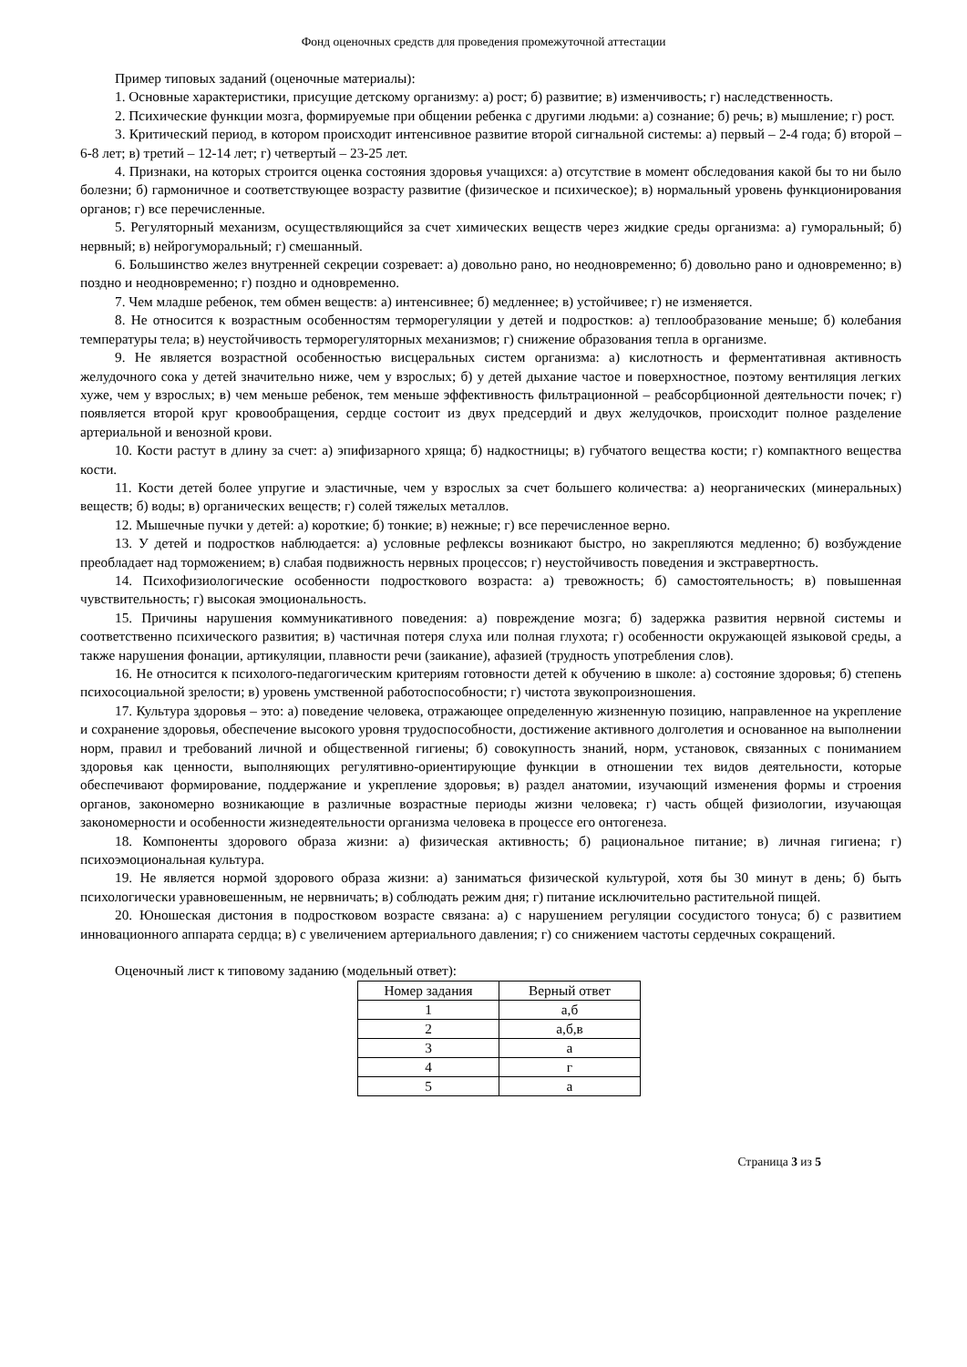Фонд оценочных средств для проведения промежуточной аттестации
Пример типовых заданий (оценочные материалы):
1. Основные характеристики, присущие детскому организму: а) рост; б) развитие; в) изменчивость; г) наследственность.
2. Психические функции мозга, формируемые при общении ребенка с другими людьми: а) сознание; б) речь; в) мышление; г) рост.
3. Критический период, в котором происходит интенсивное развитие второй сигнальной системы: а) первый – 2-4 года; б) второй – 6-8 лет; в) третий – 12-14 лет; г) четвертый – 23-25 лет.
4. Признаки, на которых строится оценка состояния здоровья учащихся: а) отсутствие в момент обследования какой бы то ни было болезни; б) гармоничное и соответствующее возрасту развитие (физическое и психическое); в) нормальный уровень функционирования органов; г) все перечисленные.
5. Регуляторный механизм, осуществляющийся за счет химических веществ через жидкие среды организма: а) гуморальный; б) нервный; в) нейрогуморальный; г) смешанный.
6. Большинство желез внутренней секреции созревает: а) довольно рано, но неодновременно; б) довольно рано и одновременно; в) поздно и неодновременно; г) поздно и одновременно.
7. Чем младше ребенок, тем обмен веществ: а) интенсивнее; б) медленнее; в) устойчивее; г) не изменяется.
8. Не относится к возрастным особенностям терморегуляции у детей и подростков: а) теплообразование меньше; б) колебания температуры тела; в) неустойчивость терморегуляторных механизмов; г) снижение образования тепла в организме.
9. Не является возрастной особенностью висцеральных систем организма: а) кислотность и ферментативная активность желудочного сока у детей значительно ниже, чем у взрослых; б) у детей дыхание частое и поверхностное, поэтому вентиляция легких хуже, чем у взрослых; в) чем меньше ребенок, тем меньше эффективность фильтрационной – реабсорбционной деятельности почек; г) появляется второй круг кровообращения, сердце состоит из двух предсердий и двух желудочков, происходит полное разделение артериальной и венозной крови.
10. Кости растут в длину за счет: а) эпифизарного хряща; б) надкостницы; в) губчатого вещества кости; г) компактного вещества кости.
11. Кости детей более упругие и эластичные, чем у взрослых за счет большего количества: а) неорганических (минеральных) веществ; б) воды; в) органических веществ; г) солей тяжелых металлов.
12. Мышечные пучки у детей: а) короткие; б) тонкие; в) нежные; г) все перечисленное верно.
13. У детей и подростков наблюдается: а) условные рефлексы возникают быстро, но закрепляются медленно; б) возбуждение преобладает над торможением; в) слабая подвижность нервных процессов; г) неустойчивость поведения и экстравертность.
14. Психофизиологические особенности подросткового возраста: а) тревожность; б) самостоятельность; в) повышенная чувствительность; г) высокая эмоциональность.
15. Причины нарушения коммуникативного поведения: а) повреждение мозга; б) задержка развития нервной системы и соответственно психического развития; в) частичная потеря слуха или полная глухота; г) особенности окружающей языковой среды, а также нарушения фонации, артикуляции, плавности речи (заикание), афазией (трудность употребления слов).
16. Не относится к психолого-педагогическим критериям готовности детей к обучению в школе: а) состояние здоровья; б) степень психосоциальной зрелости; в) уровень умственной работоспособности; г) чистота звукопроизношения.
17. Культура здоровья – это: а) поведение человека, отражающее определенную жизненную позицию, направленное на укрепление и сохранение здоровья, обеспечение высокого уровня трудоспособности, достижение активного долголетия и основанное на выполнении норм, правил и требований личной и общественной гигиены; б) совокупность знаний, норм, установок, связанных с пониманием здоровья как ценности, выполняющих регулятивно-ориентирующие функции в отношении тех видов деятельности, которые обеспечивают формирование, поддержание и укрепление здоровья; в) раздел анатомии, изучающий изменения формы и строения органов, закономерно возникающие в различные возрастные периоды жизни человека; г) часть общей физиологии, изучающая закономерности и особенности жизнедеятельности организма человека в процессе его онтогенеза.
18. Компоненты здорового образа жизни: а) физическая активность; б) рациональное питание; в) личная гигиена; г) психоэмоциональная культура.
19. Не является нормой здорового образа жизни: а) заниматься физической культурой, хотя бы 30 минут в день; б) быть психологически уравновешенным, не нервничать; в) соблюдать режим дня; г) питание исключительно растительной пищей.
20. Юношеская дистония в подростковом возрасте связана: а) с нарушением регуляции сосудистого тонуса; б) с развитием инновационного аппарата сердца; в) с увеличением артериального давления; г) со снижением частоты сердечных сокращений.
Оценочный лист к типовому заданию (модельный ответ):
| Номер задания | Верный ответ |
| --- | --- |
| 1 | а,б |
| 2 | а,б,в |
| 3 | а |
| 4 | г |
| 5 | а |
Страница 3 из 5